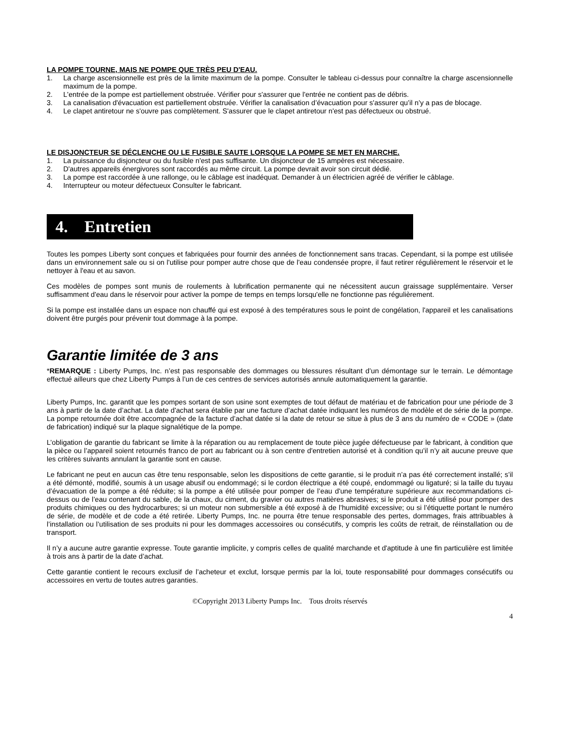LA POMPE TOURNE, MAIS NE POMPE QUE TRÈS PEU D'EAU.
1. La charge ascensionnelle est près de la limite maximum de la pompe. Consulter le tableau ci-dessus pour connaître la charge ascensionnelle maximum de la pompe.
2. L'entrée de la pompe est partiellement obstruée. Vérifier pour s'assurer que l'entrée ne contient pas de débris.
3. La canalisation d'évacuation est partiellement obstruée. Vérifier la canalisation d’évacuation pour s'assurer qu’il n’y a pas de blocage.
4. Le clapet antiretour ne s'ouvre pas complètement. S'assurer que le clapet antiretour n'est pas défectueux ou obstrué.
LE DISJONCTEUR SE DÉCLENCHE OU LE FUSIBLE SAUTE LORSQUE LA POMPE SE MET EN MARCHE.
1. La puissance du disjoncteur ou du fusible n'est pas suffisante. Un disjoncteur de 15 ampères est nécessaire.
2. D'autres appareils énergivores sont raccordés au même circuit. La pompe devrait avoir son circuit dédié.
3. La pompe est raccordée à une rallonge, ou le câblage est inadéquat. Demander à un électricien agréé de vérifier le câblage.
4. Interrupteur ou moteur défectueux Consulter le fabricant.
4. Entretien
Toutes les pompes Liberty sont conçues et fabriquées pour fournir des années de fonctionnement sans tracas. Cependant, si la pompe est utilisée dans un environnement sale ou si on l'utilise pour pomper autre chose que de l'eau condensée propre, il faut retirer régulièrement le réservoir et le nettoyer à l'eau et au savon.
Ces modèles de pompes sont munis de roulements à lubrification permanente qui ne nécessitent aucun graissage supplémentaire. Verser suffisamment d'eau dans le réservoir pour activer la pompe de temps en temps lorsqu'elle ne fonctionne pas régulièrement.
Si la pompe est installée dans un espace non chauffé qui est exposé à des températures sous le point de congélation, l'appareil et les canalisations doivent être purgés pour prévenir tout dommage à la pompe.
Garantie limitée de 3 ans
*REMARQUE : Liberty Pumps, Inc. n’est pas responsable des dommages ou blessures résultant d’un démontage sur le terrain. Le démontage effectué ailleurs que chez Liberty Pumps à l’un de ces centres de services autorisés annule automatiquement la garantie.
Liberty Pumps, Inc. garantit que les pompes sortant de son usine sont exemptes de tout défaut de matériau et de fabrication pour une période de 3 ans à partir de la date d’achat. La date d'achat sera établie par une facture d’achat datée indiquant les numéros de modèle et de série de la pompe. La pompe retournée doit être accompagnée de la facture d’achat datée si la date de retour se situe à plus de 3 ans du numéro de « CODE » (date de fabrication) indiqué sur la plaque signalétique de la pompe.
L’obligation de garantie du fabricant se limite à la réparation ou au remplacement de toute pièce jugée défectueuse par le fabricant, à condition que la pièce ou l’appareil soient retournés franco de port au fabricant ou à son centre d'entretien autorisé et à condition qu’il n’y ait aucune preuve que les critères suivants annulant la garantie sont en cause.
Le fabricant ne peut en aucun cas être tenu responsable, selon les dispositions de cette garantie, si le produit n’a pas été correctement installé; s’il a été démonté, modifié, soumis à un usage abusif ou endommagé; si le cordon électrique a été coupé, endommagé ou ligaturé; si la taille du tuyau d’évacuation de la pompe a été réduite; si la pompe a été utilisée pour pomper de l’eau d'une température supérieure aux recommandations ci-dessus ou de l’eau contenant du sable, de la chaux, du ciment, du gravier ou autres matières abrasives; si le produit a été utilisé pour pomper des produits chimiques ou des hydrocarbures; si un moteur non submersible a été exposé à de l’humidité excessive; ou si l’étiquette portant le numéro de série, de modèle et de code a été retirée. Liberty Pumps, Inc. ne pourra être tenue responsable des pertes, dommages, frais attribuables à l’installation ou l’utilisation de ses produits ni pour les dommages accessoires ou consécutifs, y compris les coûts de retrait, de réinstallation ou de transport.
Il n’y a aucune autre garantie expresse. Toute garantie implicite, y compris celles de qualité marchande et d'aptitude à une fin particulière est limitée à trois ans à partir de la date d’achat.
Cette garantie contient le recours exclusif de l’acheteur et exclut, lorsque permis par la loi, toute responsabilité pour dommages consécutifs ou accessoires en vertu de toutes autres garanties.
©Copyright 2013 Liberty Pumps Inc. Tous droits réservés
4